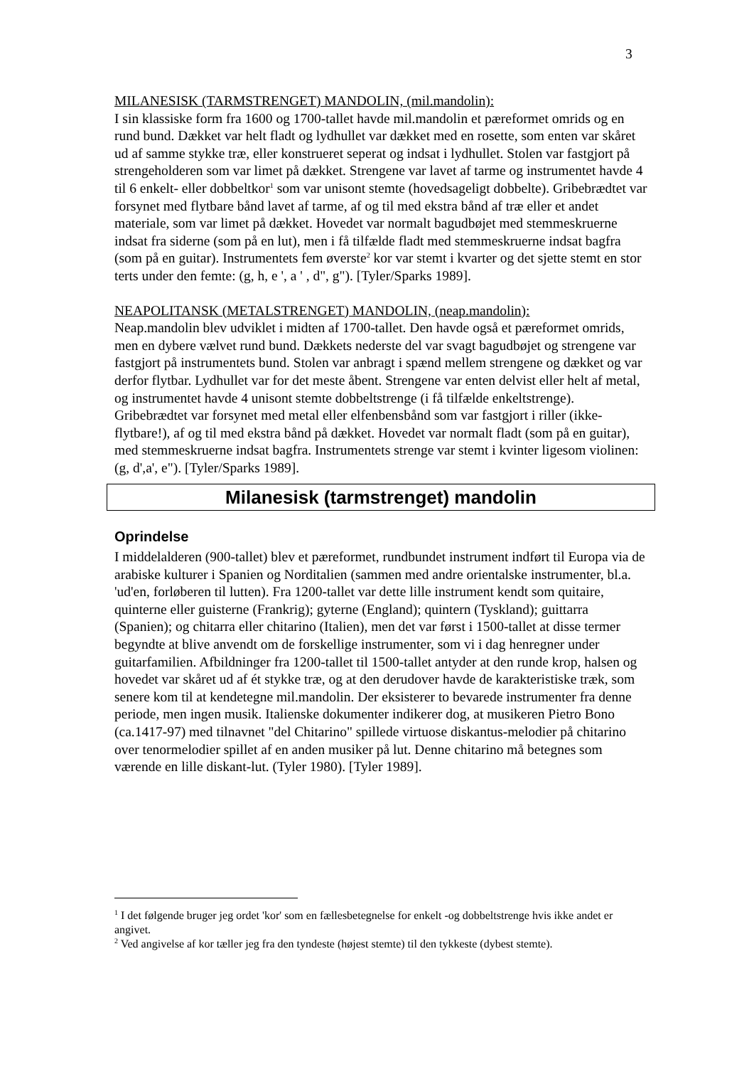3
MILANESISK (TARMSTRENGET) MANDOLIN, (mil.mandolin):
I sin klassiske form fra 1600 og 1700-tallet havde mil.mandolin et pæreformet omrids og en rund bund. Dækket var helt fladt og lydhullet var dækket med en rosette, som enten var skåret ud af samme stykke træ, eller konstrueret seperat og indsat i lydhullet. Stolen var fastgjort på strengeholderen som var limet på dækket. Strengene var lavet af tarme og instrumentet havde 4 til 6 enkelt- eller dobbeltkor<sup>1</sup> som var unisont stemte (hovedsageligt dobbelte). Gribebrædtet var forsynet med flytbare bånd lavet af tarme, af og til med ekstra bånd af træ eller et andet materiale, som var limet på dækket. Hovedet var normalt bagudbøjet med stemmeskruerne indsat fra siderne (som på en lut), men i få tilfælde fladt med stemmeskruerne indsat bagfra (som på en guitar). Instrumentets fem øverste<sup>2</sup> kor var stemt i kvarter og det sjette stemt en stor terts under den femte: (g, h, e ', a ' , d", g"). [Tyler/Sparks 1989].
NEAPOLITANSK (METALSTRENGET) MANDOLIN, (neap.mandolin):
Neap.mandolin blev udviklet i midten af 1700-tallet. Den havde også et pæreformet omrids, men en dybere vælvet rund bund. Dækkets nederste del var svagt bagudbøjet og strengene var fastgjort på instrumentets bund. Stolen var anbragt i spænd mellem strengene og dækket og var derfor flytbar. Lydhullet var for det meste åbent. Strengene var enten delvist eller helt af metal, og instrumentet havde 4 unisont stemte dobbeltstrenge (i få tilfælde enkeltstrenge). Gribebrædtet var forsynet med metal eller elfenbensbånd som var fastgjort i riller (ikke-flytbare!), af og til med ekstra bånd på dækket. Hovedet var normalt fladt (som på en guitar), med stemmeskruerne indsat bagfra. Instrumentets strenge var stemt i kvinter ligesom violinen:(g, d',a', e"). [Tyler/Sparks 1989].
Milanesisk (tarmstrenget) mandolin
Oprindelse
I middelalderen (900-tallet) blev et pæreformet, rundbundet instrument indført til Europa via de arabiske kulturer i Spanien og Norditalien (sammen med andre orientalske instrumenter, bl.a. 'ud'en, forløberen til lutten). Fra 1200-tallet var dette lille instrument kendt som quitaire, quinterne eller guisterne (Frankrig); gyterne (England); quintern (Tyskland); guittarra (Spanien); og chitarra eller chitarino (Italien), men det var først i 1500-tallet at disse termer begyndte at blive anvendt om de forskellige instrumenter, som vi i dag henregner under guitarfamilien. Afbildninger fra 1200-tallet til 1500-tallet antyder at den runde krop, halsen og hovedet var skåret ud af ét stykke træ, og at den derudover havde de karakteristiske træk, som senere kom til at kendetegne mil.mandolin. Der eksisterer to bevarede instrumenter fra denne periode, men ingen musik. Italienske dokumenter indikerer dog, at musikeren Pietro Bono (ca.1417-97) med tilnavnet "del Chitarino" spillede virtuose diskantus-melodier på chitarino over tenormelodier spillet af en anden musiker på lut. Denne chitarino må betegnes som værende en lille diskant-lut. (Tyler 1980). [Tyler 1989].
<sup>1</sup> I det følgende bruger jeg ordet 'kor' som en fællesbetegnelse for enkelt -og dobbeltstrenge hvis ikke andet er angivet.
<sup>2</sup> Ved angivelse af kor tæller jeg fra den tyndeste (højest stemte) til den tykkeste (dybest stemte).